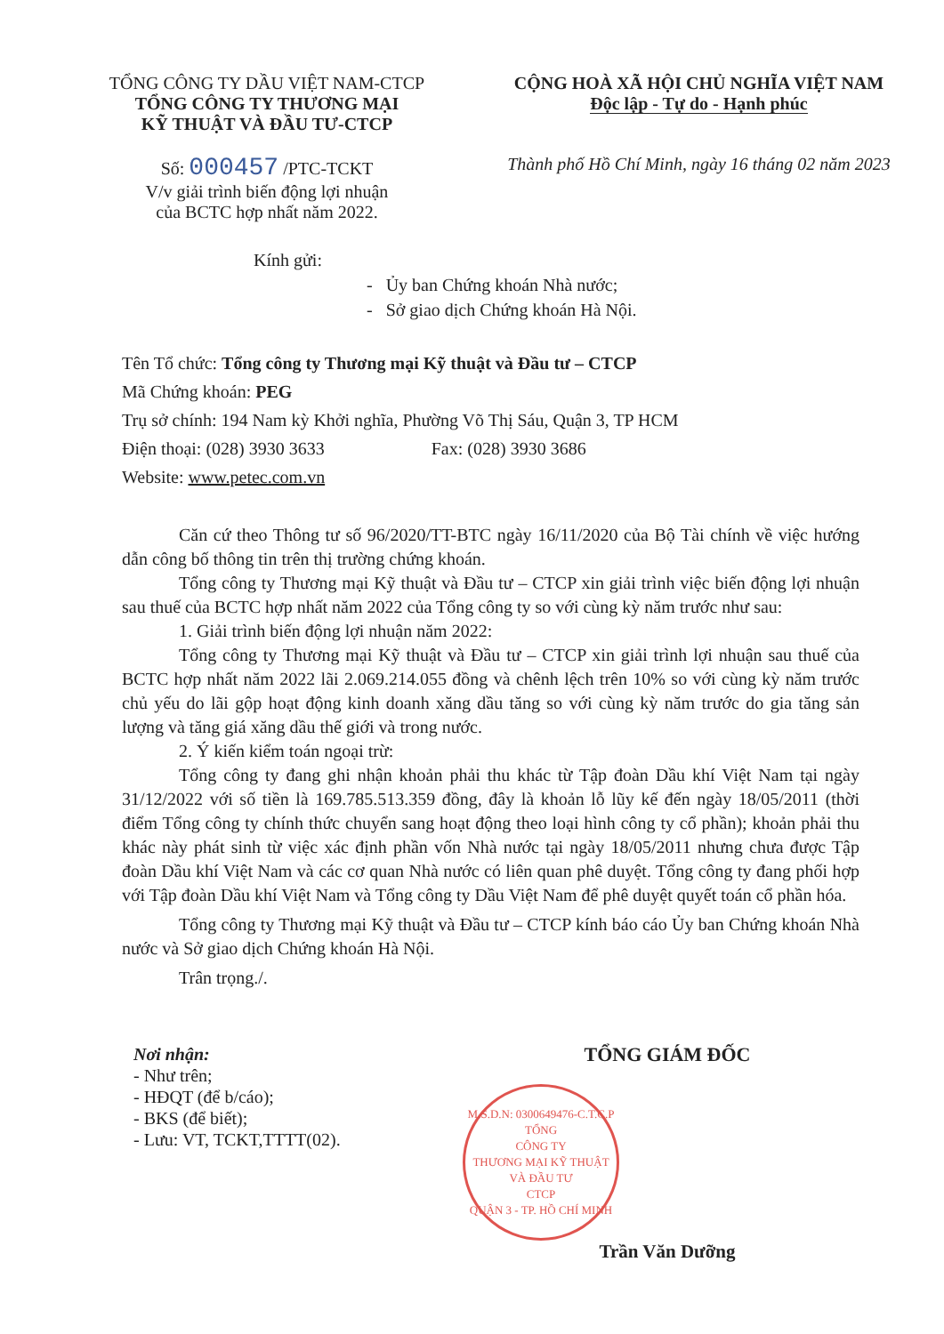TỔNG CÔNG TY DẦU VIỆT NAM-CTCP
TỔNG CÔNG TY THƯƠNG MẠI
KỸ THUẬT VÀ ĐẦU TƯ-CTCP
CỘNG HOÀ XÃ HỘI CHỦ NGHĨA VIỆT NAM
Độc lập - Tự do - Hạnh phúc
Số: 000457 /PTC-TCKT
V/v giải trình biến động lợi nhuận
của BCTC hợp nhất năm 2022.
Thành phố Hồ Chí Minh, ngày 16 tháng 02 năm 2023
Kính gửi:
- Ủy ban Chứng khoán Nhà nước;
- Sở giao dịch Chứng khoán Hà Nội.
Tên Tổ chức: Tổng công ty Thương mại Kỹ thuật và Đầu tư – CTCP
Mã Chứng khoán: PEG
Trụ sở chính: 194 Nam kỳ Khởi nghĩa, Phường Võ Thị Sáu, Quận 3, TP HCM
Điện thoại: (028) 3930 3633 Fax: (028) 3930 3686
Website: www.petec.com.vn
Căn cứ theo Thông tư số 96/2020/TT-BTC ngày 16/11/2020 của Bộ Tài chính về việc hướng dẫn công bố thông tin trên thị trường chứng khoán.
Tổng công ty Thương mại Kỹ thuật và Đầu tư – CTCP xin giải trình việc biến động lợi nhuận sau thuế của BCTC hợp nhất năm 2022 của Tổng công ty so với cùng kỳ năm trước như sau:
1. Giải trình biến động lợi nhuận năm 2022:
Tổng công ty Thương mại Kỹ thuật và Đầu tư – CTCP xin giải trình lợi nhuận sau thuế của BCTC hợp nhất năm 2022 lãi 2.069.214.055 đồng và chênh lệch trên 10% so với cùng kỳ năm trước chủ yếu do lãi gộp hoạt động kinh doanh xăng dầu tăng so với cùng kỳ năm trước do gia tăng sản lượng và tăng giá xăng dầu thế giới và trong nước.
2. Ý kiến kiểm toán ngoại trừ:
Tổng công ty đang ghi nhận khoản phải thu khác từ Tập đoàn Dầu khí Việt Nam tại ngày 31/12/2022 với số tiền là 169.785.513.359 đồng, đây là khoản lỗ lũy kế đến ngày 18/05/2011 (thời điểm Tổng công ty chính thức chuyển sang hoạt động theo loại hình công ty cổ phần); khoản phải thu khác này phát sinh từ việc xác định phần vốn Nhà nước tại ngày 18/05/2011 nhưng chưa được Tập đoàn Dầu khí Việt Nam và các cơ quan Nhà nước có liên quan phê duyệt. Tổng công ty đang phối hợp với Tập đoàn Dầu khí Việt Nam và Tổng công ty Dầu Việt Nam để phê duyệt quyết toán cổ phần hóa.
Tổng công ty Thương mại Kỹ thuật và Đầu tư – CTCP kính báo cáo Ủy ban Chứng khoán Nhà nước và Sở giao dịch Chứng khoán Hà Nội.
Trân trọng./.
Nơi nhận:
- Như trên;
- HĐQT (để b/cáo);
- BKS (để biết);
- Lưu: VT, TCKT,TTTT(02).
TỔNG GIÁM ĐỐC
M.S.D.N: 0300649476-C.T.C.P
TỔNG
CÔNG TY
THƯƠNG MẠI KỸ THUẬT
VÀ ĐẦU TƯ
CTCP
QUẬN 3 - TP. HỒ CHÍ MINH
Trần Văn Dưỡng